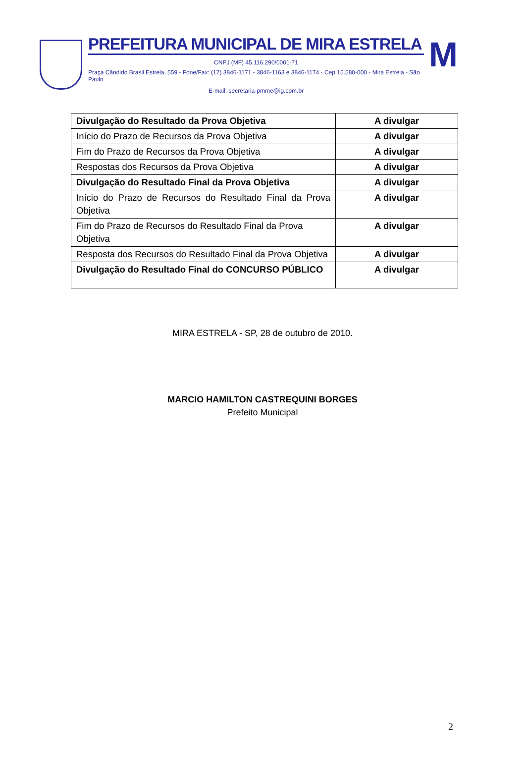PREFEITURA MUNICIPAL DE MIRA ESTRELA
CNPJ (MF) 45.116.290/0001-71
Praça Cândido Brasil Estrela, 559 - Fone/Fax: (17) 3846-1171 - 3846-1163 e 3846-1174 - Cep 15.580-000 - Mira Estrela - São Paulo
E-mail: secretaria-pmme@ig.com.br
M
| Divulgação do Resultado da Prova Objetiva | A divulgar |
| Início do Prazo de Recursos da Prova Objetiva | A divulgar |
| Fim do Prazo de Recursos da Prova Objetiva | A divulgar |
| Respostas dos Recursos da Prova Objetiva | A divulgar |
| Divulgação do Resultado Final da Prova Objetiva | A divulgar |
| Início do Prazo de Recursos do Resultado Final da Prova Objetiva | A divulgar |
| Fim do Prazo de Recursos do Resultado Final da Prova Objetiva | A divulgar |
| Resposta dos Recursos do Resultado Final da Prova Objetiva | A divulgar |
| Divulgação do Resultado Final do CONCURSO PÚBLICO | A divulgar |
MIRA ESTRELA - SP, 28 de outubro de 2010.
MARCIO HAMILTON CASTREQUINI BORGES
Prefeito Municipal
2